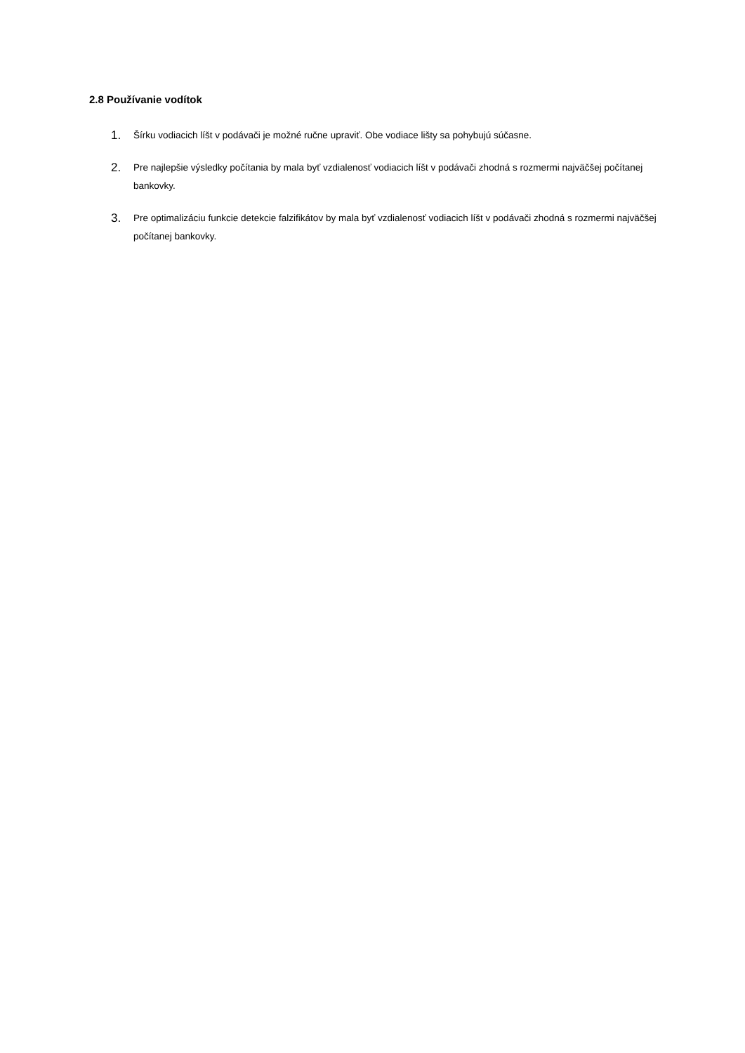2.8 Používanie vodítok
1. Šírku vodiacich líšt v podávači je možné ručne upraviť. Obe vodiace lišty sa pohybujú súčasne.
2. Pre najlepšie výsledky počítania by mala byť vzdialenosť vodiacich líšt v podávači zhodná s rozmermi najväčšej počítanej bankovky.
3. Pre optimalizáciu funkcie detekcie falzifikátov by mala byť vzdialenosť vodiacich líšt v podávači zhodná s rozmermi najväčšej počítanej bankovky.